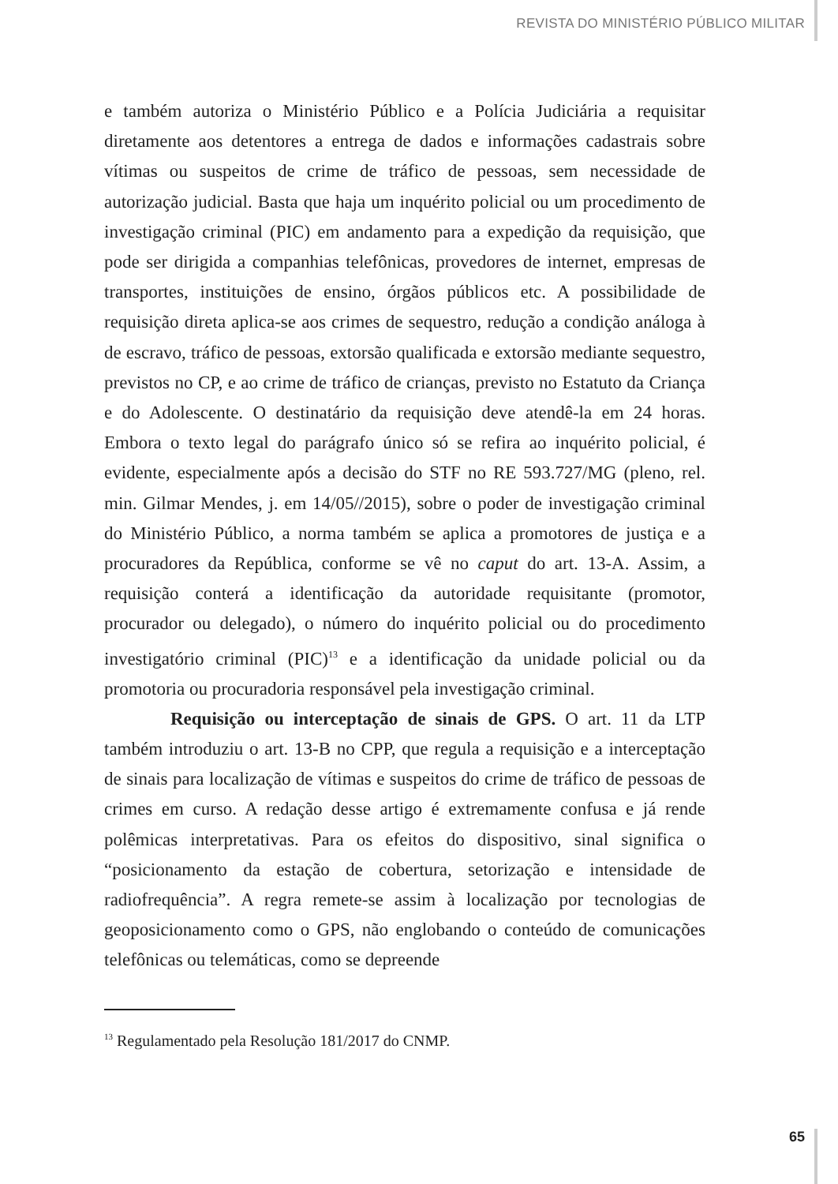REVISTA DO MINISTÉRIO PÚBLICO MILITAR
e também autoriza o Ministério Público e a Polícia Judiciária a requisitar diretamente aos detentores a entrega de dados e informações cadastrais sobre vítimas ou suspeitos de crime de tráfico de pessoas, sem necessidade de autorização judicial. Basta que haja um inquérito policial ou um procedimento de investigação criminal (PIC) em andamento para a expedição da requisição, que pode ser dirigida a companhias telefônicas, provedores de internet, empresas de transportes, instituições de ensino, órgãos públicos etc. A possibilidade de requisição direta aplica-se aos crimes de sequestro, redução a condição análoga à de escravo, tráfico de pessoas, extorsão qualificada e extorsão mediante sequestro, previstos no CP, e ao crime de tráfico de crianças, previsto no Estatuto da Criança e do Adolescente. O destinatário da requisição deve atendê-la em 24 horas. Embora o texto legal do parágrafo único só se refira ao inquérito policial, é evidente, especialmente após a decisão do STF no RE 593.727/MG (pleno, rel. min. Gilmar Mendes, j. em 14/05//2015), sobre o poder de investigação criminal do Ministério Público, a norma também se aplica a promotores de justiça e a procuradores da República, conforme se vê no caput do art. 13-A. Assim, a requisição conterá a identificação da autoridade requisitante (promotor, procurador ou delegado), o número do inquérito policial ou do procedimento investigatório criminal (PIC)<sup>13</sup> e a identificação da unidade policial ou da promotoria ou procuradoria responsável pela investigação criminal.
Requisição ou interceptação de sinais de GPS. O art. 11 da LTP também introduziu o art. 13-B no CPP, que regula a requisição e a interceptação de sinais para localização de vítimas e suspeitos do crime de tráfico de pessoas de crimes em curso. A redação desse artigo é extremamente confusa e já rende polêmicas interpretativas. Para os efeitos do dispositivo, sinal significa o “posicionamento da estação de cobertura, setorização e intensidade de radiofrequência”. A regra remete-se assim à localização por tecnologias de geoposicionamento como o GPS, não englobando o conteúdo de comunicações telefônicas ou telemáticas, como se depreende
<sup>13</sup> Regulamentado pela Resolução 181/2017 do CNMP.
65